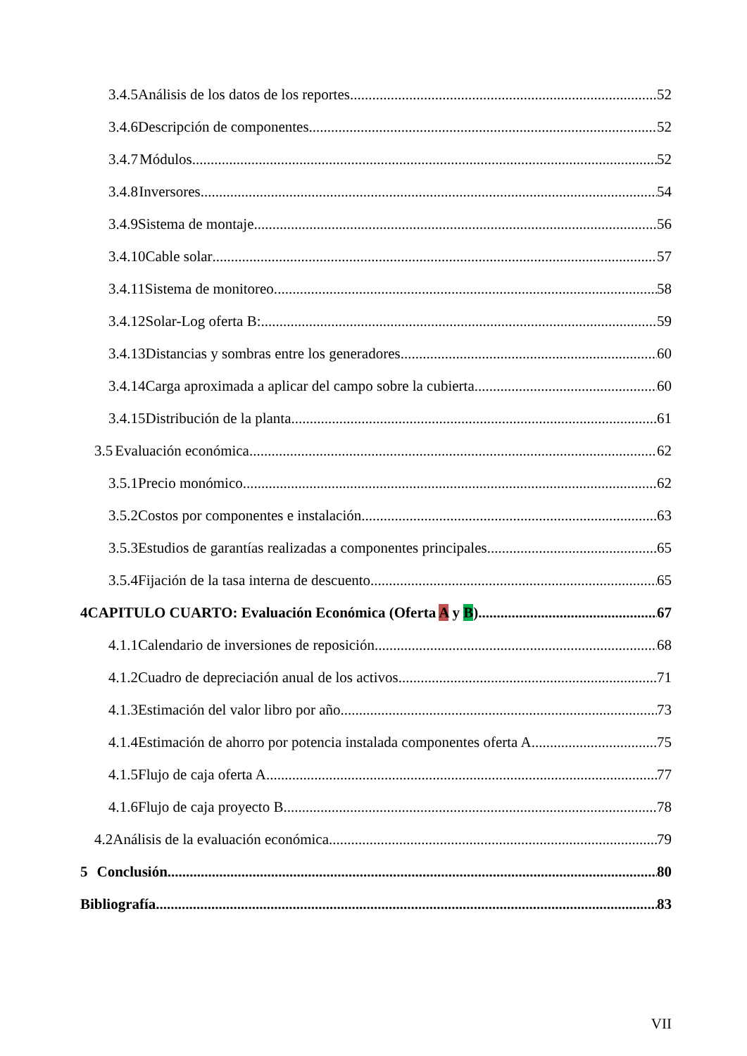3.4.5 Análisis de los datos de los reportes. 52
3.4.6 Descripción de componentes. 52
3.4.7 Módulos. 52
3.4.8 Inversores. 54
3.4.9 Sistema de montaje. 56
3.4.10 Cable solar 57
3.4.11 Sistema de monitoreo. 58
3.4.12 Solar-Log oferta B: 59
3.4.13 Distancias y sombras entre los generadores. 60
3.4.14 Carga aproximada a aplicar del campo sobre la cubierta. 60
3.4.15 Distribución de la planta. 61
3.5 Evaluación económica. 62
3.5.1 Precio monómico. 62
3.5.2 Costos por componentes e instalación. 63
3.5.3 Estudios de garantías realizadas a componentes principales. 65
3.5.4 Fijación de la tasa interna de descuento. 65
4 CAPITULO CUARTO: Evaluación Económica (Oferta A y B) 67
4.1.1 Calendario de inversiones de reposición. 68
4.1.2 Cuadro de depreciación anual de los activos. 71
4.1.3 Estimación del valor libro por año. 73
4.1.4 Estimación de ahorro por potencia instalada componentes oferta A. 75
4.1.5 Flujo de caja oferta A. 77
4.1.6 Flujo de caja proyecto B. 78
4.2 Análisis de la evaluación económica 79
5 Conclusión. 80
Bibliografía 83
VII